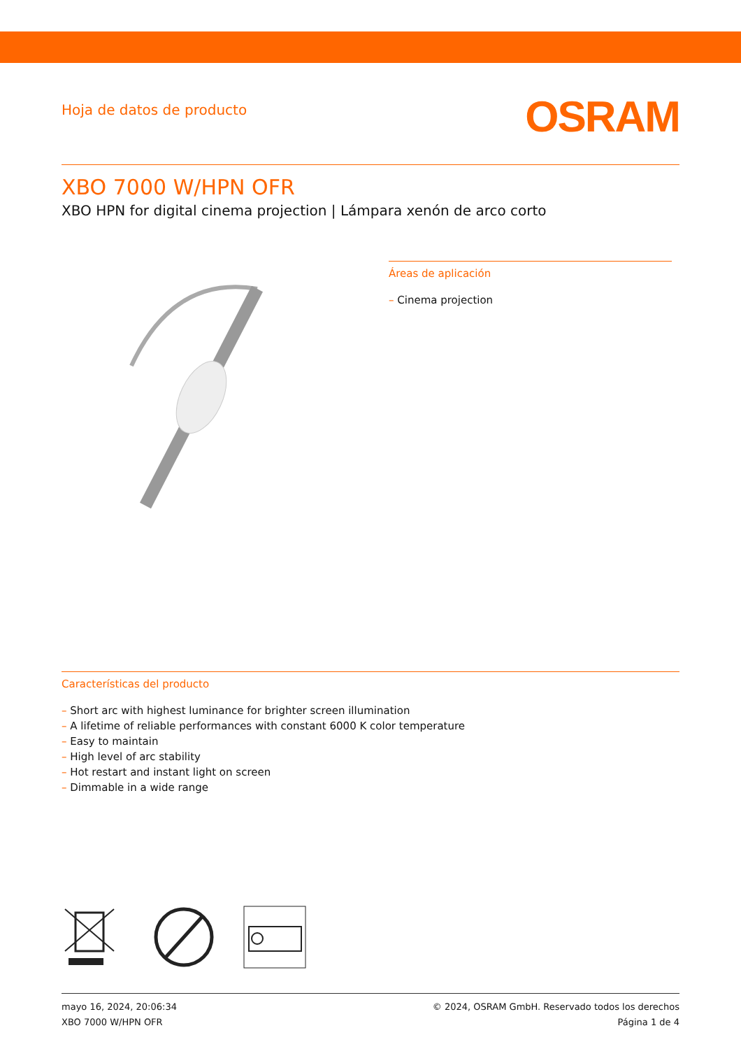Hoja de datos de producto
OSRAM
XBO 7000 W/HPN OFR
XBO HPN for digital cinema projection | Lámpara xenón de arco corto
Áreas de aplicación
– Cinema projection
Características del producto
– Short arc with highest luminance for brighter screen illumination
– A lifetime of reliable performances with constant 6000 K color temperature
– Easy to maintain
– High level of arc stability
– Hot restart and instant light on screen
– Dimmable in a wide range
mayo 16, 2024, 20:06:34
XBO 7000 W/HPN OFR
© 2024, OSRAM GmbH. Reservado todos los derechos
Página 1 de 4